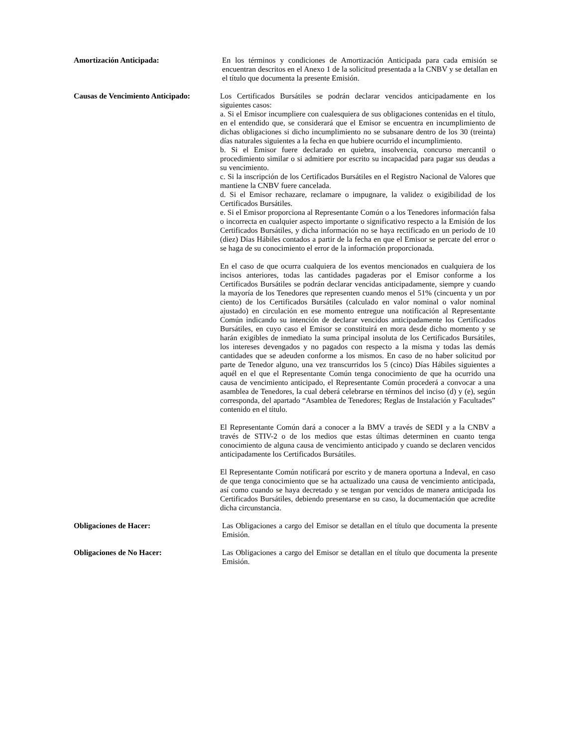Amortización Anticipada: En los términos y condiciones de Amortización Anticipada para cada emisión se encuentran descritos en el Anexo 1 de la solicitud presentada a la CNBV y se detallan en el título que documenta la presente Emisión.
Causas de Vencimiento Anticipado:
Los Certificados Bursátiles se podrán declarar vencidos anticipadamente en los siguientes casos:
a. Si el Emisor incumpliere con cualesquiera de sus obligaciones contenidas en el título, en el entendido que, se considerará que el Emisor se encuentra en incumplimiento de dichas obligaciones si dicho incumplimiento no se subsanare dentro de los 30 (treinta) días naturales siguientes a la fecha en que hubiere ocurrido el incumplimiento.
b. Si el Emisor fuere declarado en quiebra, insolvencia, concurso mercantil o procedimiento similar o si admitiere por escrito su incapacidad para pagar sus deudas a su vencimiento.
c. Si la inscripción de los Certificados Bursátiles en el Registro Nacional de Valores que mantiene la CNBV fuere cancelada.
d. Si el Emisor rechazare, reclamare o impugnare, la validez o exigibilidad de los Certificados Bursátiles.
e. Si el Emisor proporciona al Representante Común o a los Tenedores información falsa o incorrecta en cualquier aspecto importante o significativo respecto a la Emisión de los Certificados Bursátiles, y dicha información no se haya rectificado en un periodo de 10 (diez) Días Hábiles contados a partir de la fecha en que el Emisor se percate del error o se haga de su conocimiento el error de la información proporcionada.
En el caso de que ocurra cualquiera de los eventos mencionados en cualquiera de los incisos anteriores, todas las cantidades pagaderas por el Emisor conforme a los Certificados Bursátiles se podrán declarar vencidas anticipadamente, siempre y cuando la mayoría de los Tenedores que representen cuando menos el 51% (cincuenta y un por ciento) de los Certificados Bursátiles (calculado en valor nominal o valor nominal ajustado) en circulación en ese momento entregue una notificación al Representante Común indicando su intención de declarar vencidos anticipadamente los Certificados Bursátiles, en cuyo caso el Emisor se constituirá en mora desde dicho momento y se harán exigibles de inmediato la suma principal insoluta de los Certificados Bursátiles, los intereses devengados y no pagados con respecto a la misma y todas las demás cantidades que se adeuden conforme a los mismos. En caso de no haber solicitud por parte de Tenedor alguno, una vez transcurridos los 5 (cinco) Días Hábiles siguientes a aquél en el que el Representante Común tenga conocimiento de que ha ocurrido una causa de vencimiento anticipado, el Representante Común procederá a convocar a una asamblea de Tenedores, la cual deberá celebrarse en términos del inciso (d) y (e), según corresponda, del apartado “Asamblea de Tenedores; Reglas de Instalación y Facultades” contenido en el título.
El Representante Común dará a conocer a la BMV a través de SEDI y a la CNBV a través de STIV-2 o de los medios que estas últimas determinen en cuanto tenga conocimiento de alguna causa de vencimiento anticipado y cuando se declaren vencidos anticipadamente los Certificados Bursátiles.
El Representante Común notificará por escrito y de manera oportuna a Indeval, en caso de que tenga conocimiento que se ha actualizado una causa de vencimiento anticipada, así como cuando se haya decretado y se tengan por vencidos de manera anticipada los Certificados Bursátiles, debiendo presentarse en su caso, la documentación que acredite dicha circunstancia.
Obligaciones de Hacer: Las Obligaciones a cargo del Emisor se detallan en el título que documenta la presente Emisión.
Obligaciones de No Hacer: Las Obligaciones a cargo del Emisor se detallan en el título que documenta la presente Emisión.